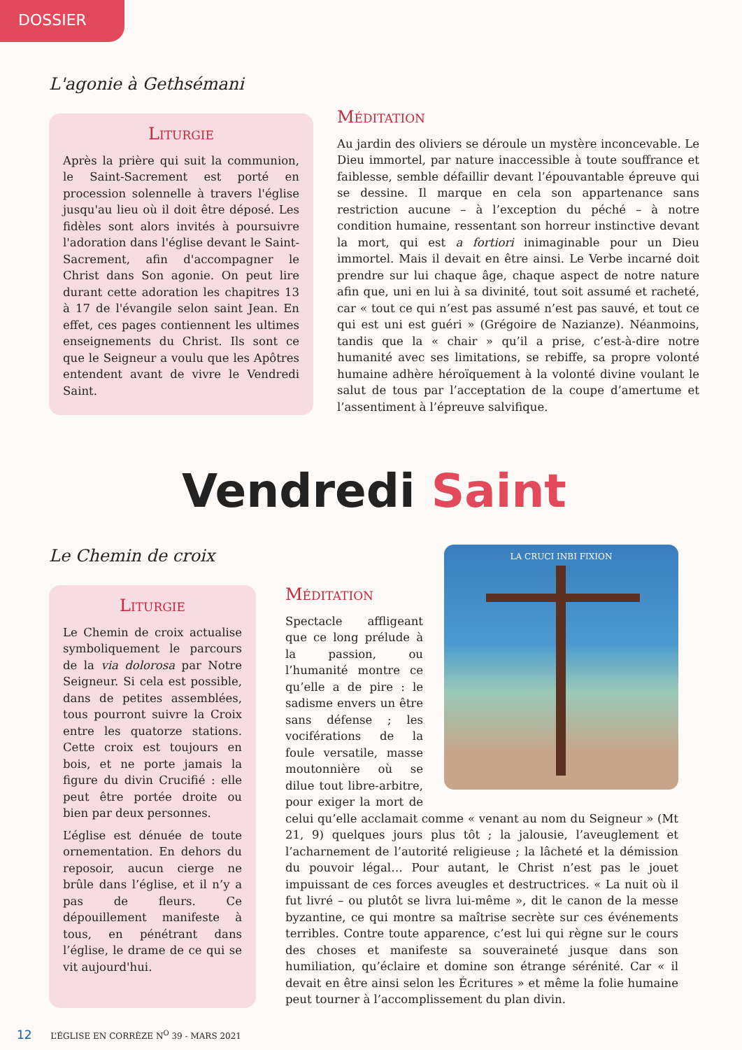DOSSIER
L'agonie à Gethsémani
Liturgie
Après la prière qui suit la communion, le Saint-Sacrement est porté en procession solennelle à travers l'église jusqu'au lieu où il doit être déposé. Les fidèles sont alors invités à poursuivre l'adoration dans l'église devant le Saint-Sacrement, afin d'accompagner le Christ dans Son agonie. On peut lire durant cette adoration les chapitres 13 à 17 de l'évangile selon saint Jean. En effet, ces pages contiennent les ultimes enseignements du Christ. Ils sont ce que le Seigneur a voulu que les Apôtres entendent avant de vivre le Vendredi Saint.
Méditation
Au jardin des oliviers se déroule un mystère inconcevable. Le Dieu immortel, par nature inaccessible à toute souffrance et faiblesse, semble défaillir devant l’épouvantable épreuve qui se dessine. Il marque en cela son appartenance sans restriction aucune – à l’exception du péché – à notre condition humaine, ressentant son horreur instinctive devant la mort, qui est a fortiori inimaginable pour un Dieu immortel. Mais il devait en être ainsi. Le Verbe incarné doit prendre sur lui chaque âge, chaque aspect de notre nature afin que, uni en lui à sa divinité, tout soit assumé et racheté, car « tout ce qui n’est pas assumé n’est pas sauvé, et tout ce qui est uni est guéri » (Grégoire de Nazianze). Néanmoins, tandis que la « chair » qu’il a prise, c’est-à-dire notre humanité avec ses limitations, se rebiffe, sa propre volonté humaine adhère héroïquement à la volonté divine voulant le salut de tous par l’acceptation de la coupe d’amertume et l’assentiment à l’épreuve salvifique.
Vendredi Saint
Le Chemin de croix
Liturgie
Le Chemin de croix actualise symboliquement le parcours de la via dolorosa par Notre Seigneur. Si cela est possible, dans de petites assemblées, tous pourront suivre la Croix entre les quatorze stations. Cette croix est toujours en bois, et ne porte jamais la figure du divin Crucifié : elle peut être portée droite ou bien par deux personnes.
L’église est dénuée de toute ornementation. En dehors du reposoir, aucun cierge ne brûle dans l’église, et il n’y a pas de fleurs. Ce dépouillement manifeste à tous, en pénétrant dans l’église, le drame de ce qui se vit aujourd'hui.
LA CRUCI INBI FIXION
Méditation
Spectacle affligeant que ce long prélude à la passion, ou l’humanité montre ce qu’elle a de pire : le sadisme envers un être sans défense ; les vociférations de la foule versatile, masse moutonnière où se dilue tout libre-arbitre, pour exiger la mort de celui qu’elle acclamait comme « venant au nom du Seigneur » (Mt 21, 9) quelques jours plus tôt ; la jalousie, l’aveuglement et l’acharnement de l’autorité religieuse ; la lâcheté et la démission du pouvoir légal… Pour autant, le Christ n’est pas le jouet impuissant de ces forces aveugles et destructrices. « La nuit où il fut livré – ou plutôt se livra lui-même », dit le canon de la messe byzantine, ce qui montre sa maîtrise secrète sur ces événements terribles. Contre toute apparence, c’est lui qui règne sur le cours des choses et manifeste sa souveraineté jusque dans son humiliation, qu’éclaire et domine son étrange sérénité. Car « il devait en être ainsi selon les Écritures » et même la folie humaine peut tourner à l’accomplissement du plan divin.
12 L’ÉGLISE EN CORRÈZE N<sup>O</sup> 39 - MARS 2021